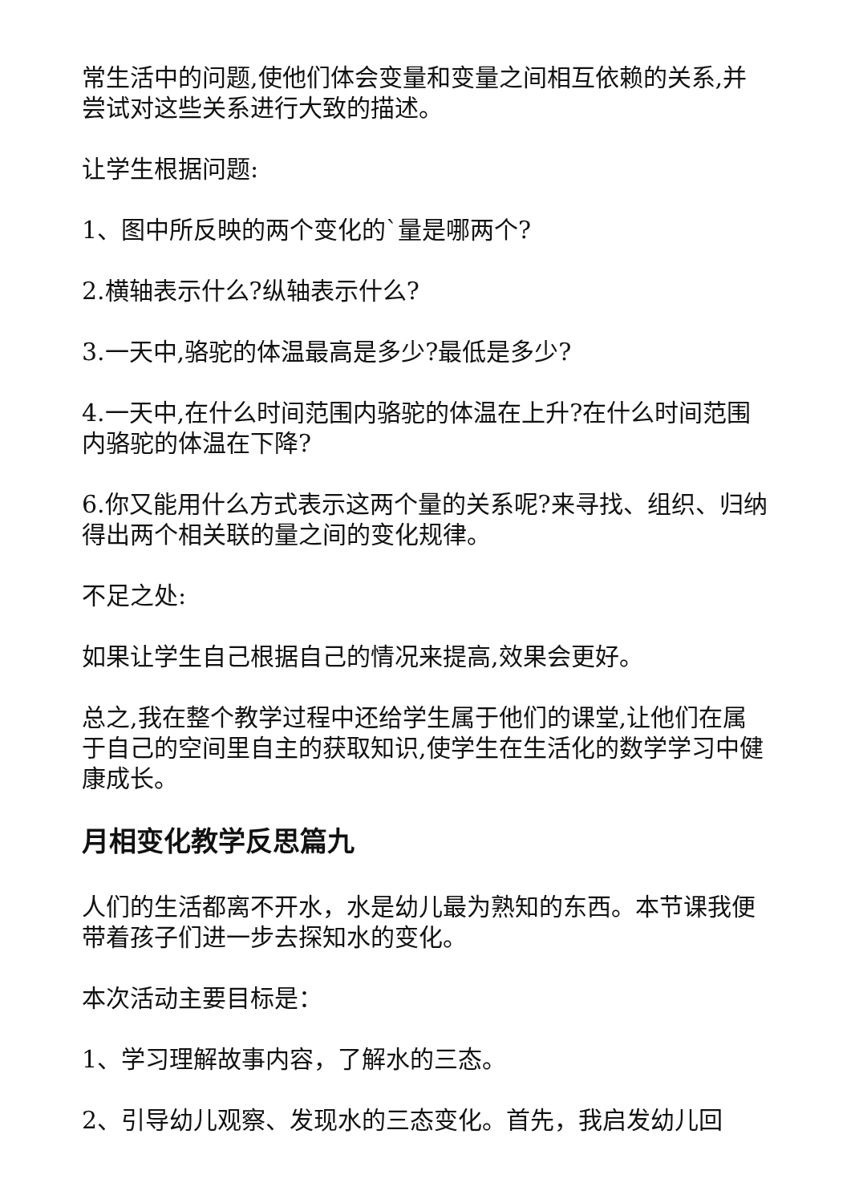常生活中的问题,使他们体会变量和变量之间相互依赖的关系,并尝试对这些关系进行大致的描述。
让学生根据问题:
1、图中所反映的两个变化的`量是哪两个?
2.横轴表示什么?纵轴表示什么?
3.一天中,骆驼的体温最高是多少?最低是多少?
4.一天中,在什么时间范围内骆驼的体温在上升?在什么时间范围内骆驼的体温在下降?
6.你又能用什么方式表示这两个量的关系呢?来寻找、组织、归纳得出两个相关联的量之间的变化规律。
不足之处:
如果让学生自己根据自己的情况来提高,效果会更好。
总之,我在整个教学过程中还给学生属于他们的课堂,让他们在属于自己的空间里自主的获取知识,使学生在生活化的数学学习中健康成长。
月相变化教学反思篇九
人们的生活都离不开水，水是幼儿最为熟知的东西。本节课我便带着孩子们进一步去探知水的变化。
本次活动主要目标是：
1、学习理解故事内容，了解水的三态。
2、引导幼儿观察、发现水的三态变化。首先，我启发幼儿回